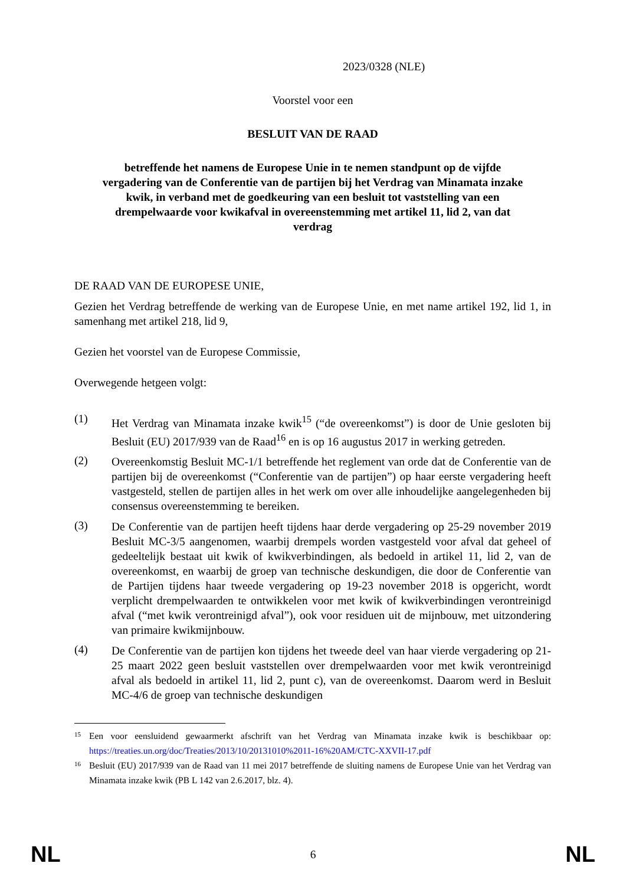2023/0328 (NLE)
Voorstel voor een
BESLUIT VAN DE RAAD
betreffende het namens de Europese Unie in te nemen standpunt op de vijfde vergadering van de Conferentie van de partijen bij het Verdrag van Minamata inzake kwik, in verband met de goedkeuring van een besluit tot vaststelling van een drempelwaarde voor kwikafval in overeenstemming met artikel 11, lid 2, van dat verdrag
DE RAAD VAN DE EUROPESE UNIE,
Gezien het Verdrag betreffende de werking van de Europese Unie, en met name artikel 192, lid 1, in samenhang met artikel 218, lid 9,
Gezien het voorstel van de Europese Commissie,
Overwegende hetgeen volgt:
(1)
Het Verdrag van Minamata inzake kwik<sup>15</sup> (“de overeenkomst”) is door de Unie gesloten bij Besluit (EU) 2017/939 van de Raad<sup>16</sup> en is op 16 augustus 2017 in werking getreden.
(2)
Overeenkomstig Besluit MC-1/1 betreffende het reglement van orde dat de Conferentie van de partijen bij de overeenkomst (“Conferentie van de partijen”) op haar eerste vergadering heeft vastgesteld, stellen de partijen alles in het werk om over alle inhoudelijke aangelegenheden bij consensus overeenstemming te bereiken.
(3)
De Conferentie van de partijen heeft tijdens haar derde vergadering op 25-29 november 2019 Besluit MC-3/5 aangenomen, waarbij drempels worden vastgesteld voor afval dat geheel of gedeeltelijk bestaat uit kwik of kwikverbindingen, als bedoeld in artikel 11, lid 2, van de overeenkomst, en waarbij de groep van technische deskundigen, die door de Conferentie van de Partijen tijdens haar tweede vergadering op 19-23 november 2018 is opgericht, wordt verplicht drempelwaarden te ontwikkelen voor met kwik of kwikverbindingen verontreinigd afval (“met kwik verontreinigd afval”), ook voor residuen uit de mijnbouw, met uitzondering van primaire kwikmijnbouw.
(4)
De Conferentie van de partijen kon tijdens het tweede deel van haar vierde vergadering op 21-25 maart 2022 geen besluit vaststellen over drempelwaarden voor met kwik verontreinigd afval als bedoeld in artikel 11, lid 2, punt c), van de overeenkomst. Daarom werd in Besluit MC-4/6 de groep van technische deskundigen
15
Een voor eensluidend gewaarmerkt afschrift van het Verdrag van Minamata inzake kwik is beschikbaar op: https://treaties.un.org/doc/Treaties/2013/10/20131010%2011-16%20AM/CTC-XXVII-17.pdf
16
Besluit (EU) 2017/939 van de Raad van 11 mei 2017 betreffende de sluiting namens de Europese Unie van het Verdrag van Minamata inzake kwik (PB L 142 van 2.6.2017, blz. 4).
NL 6 NL